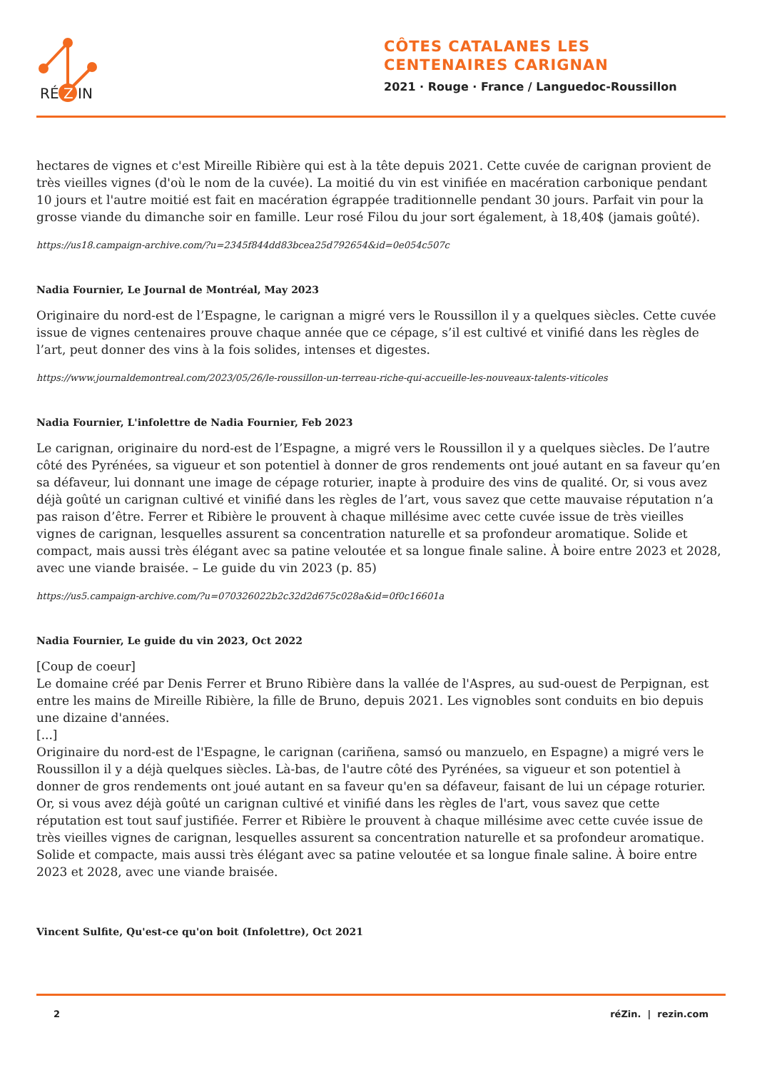RÉ
Z
IN
CÔTES CATALANES LES
CENTENAIRES CARIGNAN
2021 · Rouge · France / Languedoc-Roussillon
hectares de vignes et c'est Mireille Ribière qui est à la tête depuis 2021. Cette cuvée de carignan provient de très vieilles vignes (d'où le nom de la cuvée). La moitié du vin est vinifiée en macération carbonique pendant 10 jours et l'autre moitié est fait en macération égrappée traditionnelle pendant 30 jours. Parfait vin pour la grosse viande du dimanche soir en famille. Leur rosé Filou du jour sort également, à 18,40$ (jamais goûté).
https://us18.campaign-archive.com/?u=2345f844dd83bcea25d792654&id=0e054c507c
Nadia Fournier, Le Journal de Montréal, May 2023
Originaire du nord-est de l’Espagne, le carignan a migré vers le Roussillon il y a quelques siècles. Cette cuvée issue de vignes centenaires prouve chaque année que ce cépage, s’il est cultivé et vinifié dans les règles de l’art, peut donner des vins à la fois solides, intenses et digestes.
https://www.journaldemontreal.com/2023/05/26/le-roussillon-un-terreau-riche-qui-accueille-les-nouveaux-talents-viticoles
Nadia Fournier, L'infolettre de Nadia Fournier, Feb 2023
Le carignan, originaire du nord-est de l’Espagne, a migré vers le Roussillon il y a quelques siècles. De l’autre côté des Pyrénées, sa vigueur et son potentiel à donner de gros rendements ont joué autant en sa faveur qu’en sa défaveur, lui donnant une image de cépage roturier, inapte à produire des vins de qualité. Or, si vous avez déjà goûté un carignan cultivé et vinifié dans les règles de l’art, vous savez que cette mauvaise réputation n’a pas raison d’être. Ferrer et Ribière le prouvent à chaque millésime avec cette cuvée issue de très vieilles vignes de carignan, lesquelles assurent sa concentration naturelle et sa profondeur aromatique. Solide et compact, mais aussi très élégant avec sa patine veloutée et sa longue finale saline. À boire entre 2023 et 2028, avec une viande braisée. – Le guide du vin 2023 (p. 85)
https://us5.campaign-archive.com/?u=070326022b2c32d2d675c028a&id=0f0c16601a
Nadia Fournier, Le guide du vin 2023, Oct 2022
[Coup de coeur]
Le domaine créé par Denis Ferrer et Bruno Ribière dans la vallée de l'Aspres, au sud-ouest de Perpignan, est entre les mains de Mireille Ribière, la fille de Bruno, depuis 2021. Les vignobles sont conduits en bio depuis une dizaine d'années.
[...]
Originaire du nord-est de l'Espagne, le carignan (cariñena, samsó ou manzuelo, en Espagne) a migré vers le Roussillon il y a déjà quelques siècles. Là-bas, de l'autre côté des Pyrénées, sa vigueur et son potentiel à donner de gros rendements ont joué autant en sa faveur qu'en sa défaveur, faisant de lui un cépage roturier. Or, si vous avez déjà goûté un carignan cultivé et vinifié dans les règles de l'art, vous savez que cette réputation est tout sauf justifiée. Ferrer et Ribière le prouvent à chaque millésime avec cette cuvée issue de très vieilles vignes de carignan, lesquelles assurent sa concentration naturelle et sa profondeur aromatique. Solide et compacte, mais aussi très élégant avec sa patine veloutée et sa longue finale saline. À boire entre 2023 et 2028, avec une viande braisée.
Vincent Sulfite, Qu'est-ce qu'on boit (Infolettre), Oct 2021
2 réZin. | rezin.com